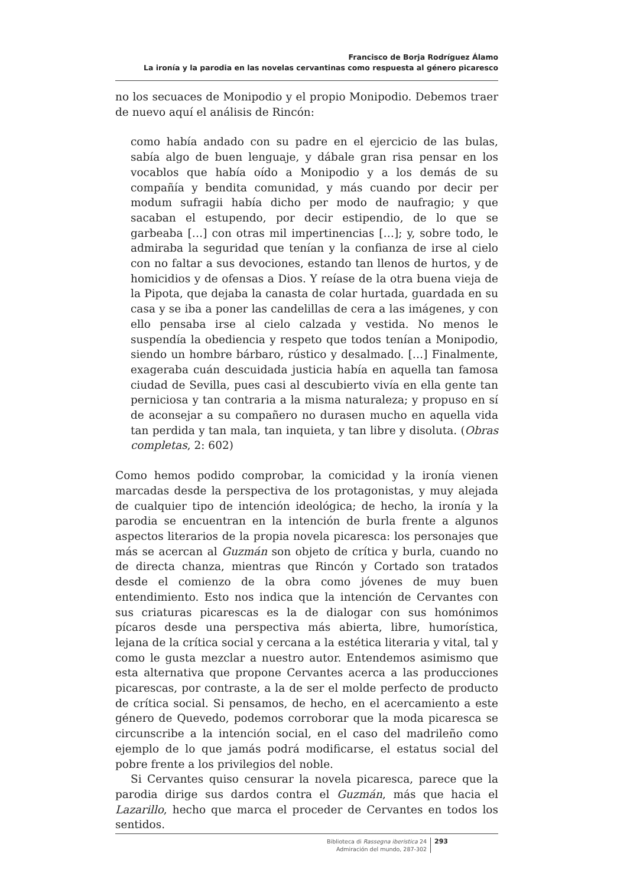Francisco de Borja Rodríguez Álamo
La ironía y la parodia en las novelas cervantinas como respuesta al género picaresco
no los secuaces de Monipodio y el propio Monipodio. Debemos traer de nuevo aquí el análisis de Rincón:
como había andado con su padre en el ejercicio de las bulas, sabía algo de buen lenguaje, y dábale gran risa pensar en los vocablos que había oído a Monipodio y a los demás de su compañía y bendita comunidad, y más cuando por decir per modum sufragii había dicho per modo de naufragio; y que sacaban el estupendo, por decir estipendio, de lo que se garbeaba […] con otras mil impertinencias […]; y, sobre todo, le admiraba la seguridad que tenían y la confianza de irse al cielo con no faltar a sus devociones, estando tan llenos de hurtos, y de homicidios y de ofensas a Dios. Y reíase de la otra buena vieja de la Pipota, que dejaba la canasta de colar hurtada, guardada en su casa y se iba a poner las candelillas de cera a las imágenes, y con ello pensaba irse al cielo calzada y vestida. No menos le suspendía la obediencia y respeto que todos tenían a Monipodio, siendo un hombre bárbaro, rústico y desalmado. […] Finalmente, exageraba cuán descuidada justicia había en aquella tan famosa ciudad de Sevilla, pues casi al descubierto vivía en ella gente tan perniciosa y tan contraria a la misma naturaleza; y propuso en sí de aconsejar a su compañero no durasen mucho en aquella vida tan perdida y tan mala, tan inquieta, y tan libre y disoluta. (Obras completas, 2: 602)
Como hemos podido comprobar, la comicidad y la ironía vienen marcadas desde la perspectiva de los protagonistas, y muy alejada de cualquier tipo de intención ideológica; de hecho, la ironía y la parodia se encuentran en la intención de burla frente a algunos aspectos literarios de la propia novela picaresca: los personajes que más se acercan al Guzmán son objeto de crítica y burla, cuando no de directa chanza, mientras que Rincón y Cortado son tratados desde el comienzo de la obra como jóvenes de muy buen entendimiento. Esto nos indica que la intención de Cervantes con sus criaturas picarescas es la de dialogar con sus homónimos pícaros desde una perspectiva más abierta, libre, humorística, lejana de la crítica social y cercana a la estética literaria y vital, tal y como le gusta mezclar a nuestro autor. Entendemos asimismo que esta alternativa que propone Cervantes acerca a las producciones picarescas, por contraste, a la de ser el molde perfecto de producto de crítica social. Si pensamos, de hecho, en el acercamiento a este género de Quevedo, podemos corroborar que la moda picaresca se circunscribe a la intención social, en el caso del madrileño como ejemplo de lo que jamás podrá modificarse, el estatus social del pobre frente a los privilegios del noble.
Si Cervantes quiso censurar la novela picaresca, parece que la parodia dirige sus dardos contra el Guzmán, más que hacia el Lazarillo, hecho que marca el proceder de Cervantes en todos los sentidos.
Biblioteca di Rassegna iberistica 24
Admiración del mundo, 287-302
293